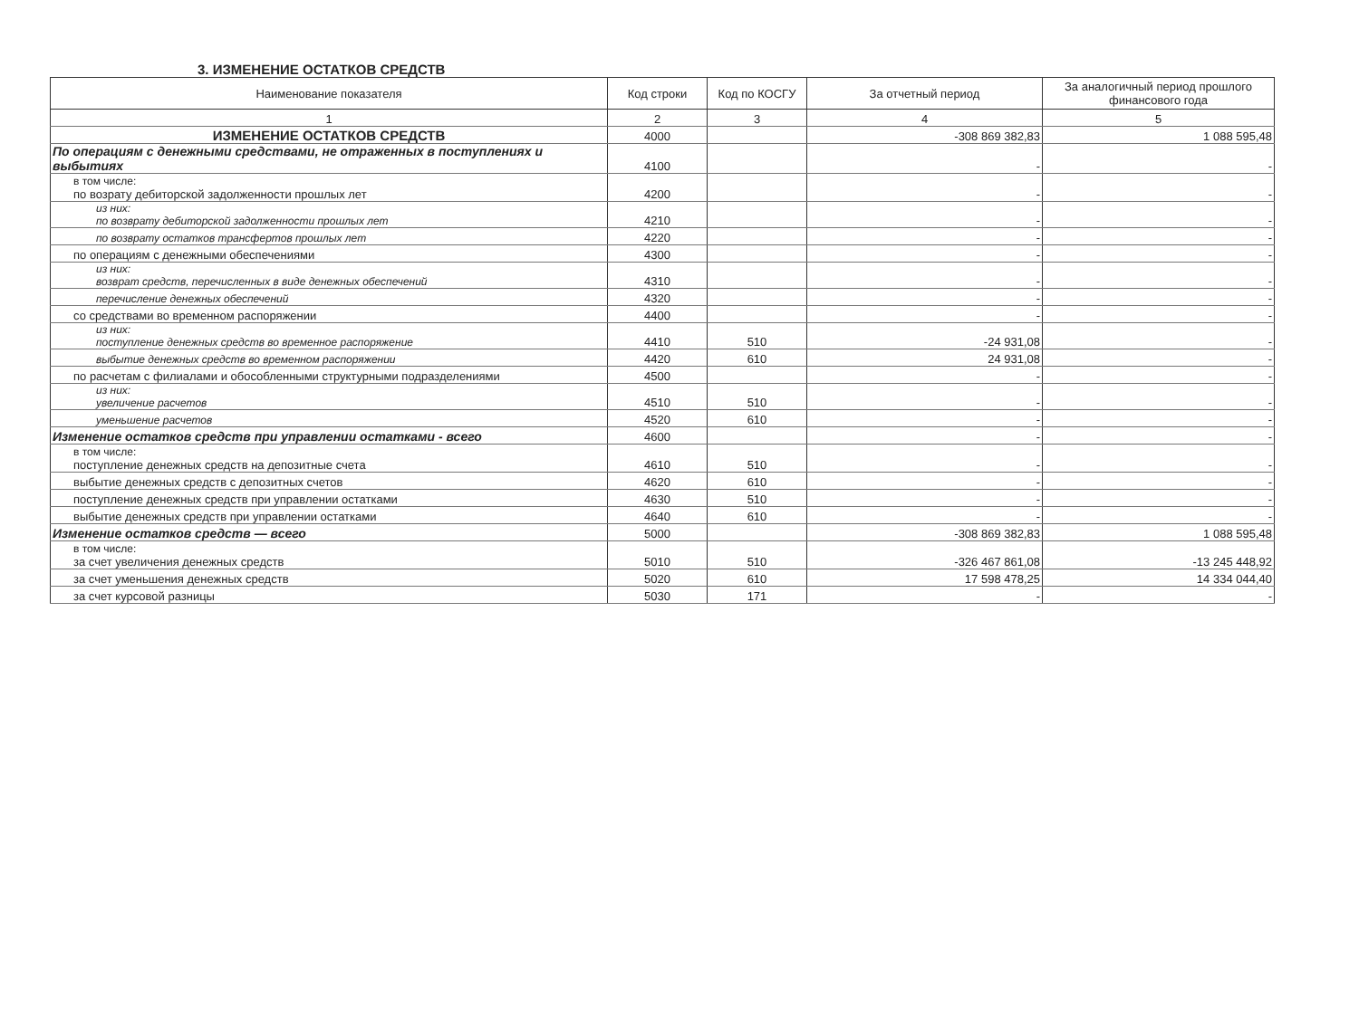3. ИЗМЕНЕНИЕ ОСТАТКОВ СРЕДСТВ
| Наименование показателя | Код строки | Код по КОСГУ | За отчетный период | За аналогичный период прошлого финансового года |
| --- | --- | --- | --- | --- |
| 1 | 2 | 3 | 4 | 5 |
| ИЗМЕНЕНИЕ ОСТАТКОВ СРЕДСТВ | 4000 | | -308 869 382,83 | 1 088 595,48 |
| По операциям с денежными средствами, не отраженных в поступлениях и выбытиях | 4100 | | - | - |
| в том числе: по возрату дебиторской задолженности прошлых лет | 4200 | | - | - |
| из них: по возврату дебиторской задолженности прошлых лет | 4210 | | - | - |
| по возврату остатков трансфертов прошлых лет | 4220 | | - | - |
| по операциям с денежными обеспечениями | 4300 | | - | - |
| из них: возврат средств, перечисленных в виде денежных обеспечений | 4310 | | - | - |
| перечисление денежных обеспечений | 4320 | | - | - |
| со средствами во временном распоряжении | 4400 | | - | - |
| из них: поступление денежных средств во временное распоряжение | 4410 | 510 | -24 931,08 | - |
| выбытие денежных средств во временном распоряжении | 4420 | 610 | 24 931,08 | - |
| по расчетам с филиалами и обособленными структурными подразделениями | 4500 | | - | - |
| из них: увеличение расчетов | 4510 | 510 | - | - |
| уменьшение расчетов | 4520 | 610 | - | - |
| Изменение остатков средств при управлении остатками - всего | 4600 | | - | - |
| в том числе: поступление денежных средств на депозитные счета | 4610 | 510 | - | - |
| выбытие денежных средств с депозитных счетов | 4620 | 610 | - | - |
| поступление денежных средств при управлении остатками | 4630 | 510 | - | - |
| выбытие денежных средств при управлении остатками | 4640 | 610 | - | - |
| Изменение остатков средств — всего | 5000 | | -308 869 382,83 | 1 088 595,48 |
| в том числе: за счет увеличения денежных средств | 5010 | 510 | -326 467 861,08 | -13 245 448,92 |
| за счет уменьшения денежных средств | 5020 | 610 | 17 598 478,25 | 14 334 044,40 |
| за счет курсовой разницы | 5030 | 171 | - | - |